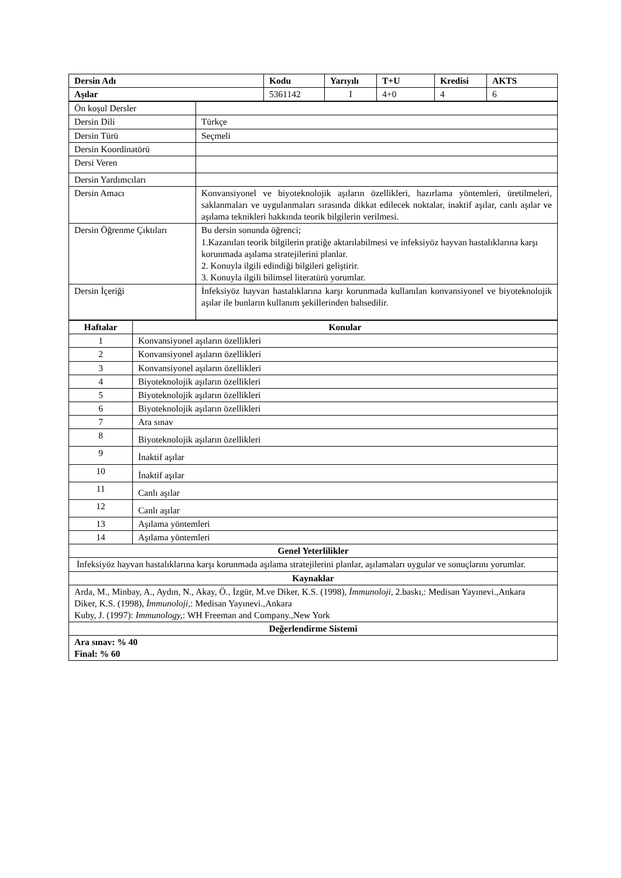| Dersin Adı | Kodu | Yarıyılı | T+U | Kredisi | AKTS |
| --- | --- | --- | --- | --- | --- |
| Aşılar | 5361142 | I | 4+0 | 4 | 6 |
| Ön koşul Dersler | |
| Dersin Dili | Türkçe |
| Dersin Türü | Seçmeli |
| Dersin Koordinatörü | |
| Dersi Veren | |
| Dersin Yardımcıları | |
| Dersin Amacı | Konvansiyonel ve biyoteknolojik aşıların özellikleri, hazırlama yöntemleri, üretilmeleri, saklanmaları ve uygulanmaları sırasında dikkat edilecek noktalar, inaktif aşılar, canlı aşılar ve aşılama teknikleri hakkında teorik bilgilerin verilmesi. |
| Dersin Öğrenme Çıktıları | Bu dersin sonunda öğrenci; 1.Kazanılan teorik bilgilerin pratiğe aktarılabilmesi ve infeksiyöz hayvan hastalıklarına karşı korunmada aşılama stratejilerini planlar. 2. Konuyla ilgili edindiği bilgileri geliştirir. 3. Konuyla ilgili bilimsel literatürü yorumlar. |
| Dersin İçeriği | İnfeksiyöz hayvan hastalıklarına karşı korunmada kullanılan konvansiyonel ve biyoteknolojik aşılar ile bunların kullanım şekillerinden bahsedilir. |
| Haftalar | Konular |
| --- | --- |
| 1 | Konvansiyonel aşıların özellikleri |
| 2 | Konvansiyonel aşıların özellikleri |
| 3 | Konvansiyonel aşıların özellikleri |
| 4 | Biyoteknolojik aşıların özellikleri |
| 5 | Biyoteknolojik aşıların özellikleri |
| 6 | Biyoteknolojik aşıların özellikleri |
| 7 | Ara sınav |
| 8 | Biyoteknolojik aşıların özellikleri |
| 9 | İnaktif aşılar |
| 10 | İnaktif aşılar |
| 11 | Canlı aşılar |
| 12 | Canlı aşılar |
| 13 | Aşılama yöntemleri |
| 14 | Aşılama yöntemleri |
| Genel Yeterlilikler | |
| İnfeksiyöz hayvan hastalıklarına karşı korunmada aşılama stratejilerini planlar, aşılamaları uygular ve sonuçlarını yorumlar. | |
| Kaynaklar | |
| Arda, M., Minbay, A., Aydın, N., Akay, Ö., İzgür, M.ve Diker, K.S. (1998), İmmunoloji , 2.baskı,: Medisan Yayınevi.,Ankara Diker, K.S. (1998), İmmunoloji, : Medisan Yayınevi.,Ankara Kuby, J. (1997): Immunology, : WH Freeman and Company.,New York | |
| Değerlendirme Sistemi | |
| Ara sınav: % 40 Final: % 60 | |